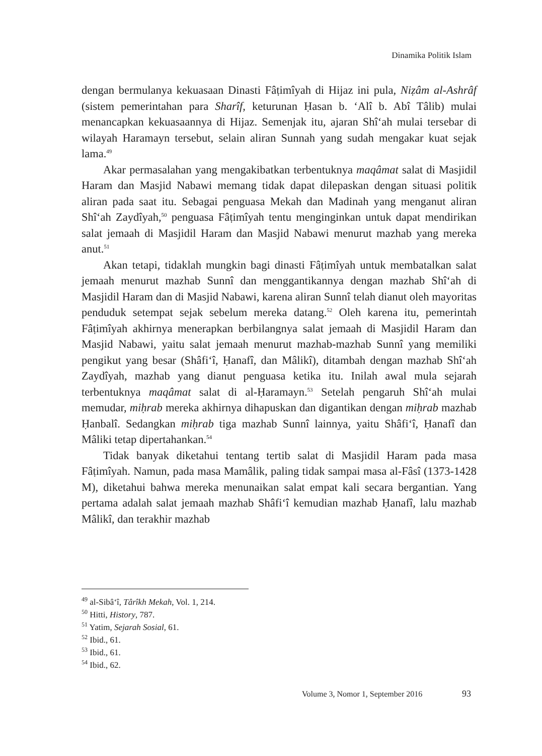Dinamika Politik Islam
dengan bermulanya kekuasaan Dinasti Fâṭimîyah di Hijaz ini pula, Niẓâm al-Ashrâf (sistem pemerintahan para Sharîf, keturunan Ḥasan b. ʻAlî b. Abî Tâlib) mulai menancapkan kekuasaannya di Hijaz. Semenjak itu, ajaran Shîʻah mulai tersebar di wilayah Haramayn tersebut, selain aliran Sunnah yang sudah mengakar kuat sejak lama.<sup>49</sup>
Akar permasalahan yang mengakibatkan terbentuknya maqâmat salat di Masjidil Haram dan Masjid Nabawi memang tidak dapat dilepaskan dengan situasi politik aliran pada saat itu. Sebagai penguasa Mekah dan Madinah yang menganut aliran Shîʻah Zaydîyah,<sup>50</sup> penguasa Fâṭimîyah tentu menginginkan untuk dapat mendirikan salat jemaah di Masjidil Haram dan Masjid Nabawi menurut mazhab yang mereka anut.<sup>51</sup>
Akan tetapi, tidaklah mungkin bagi dinasti Fâṭimîyah untuk membatalkan salat jemaah menurut mazhab Sunnî dan menggantikannya dengan mazhab Shîʻah di Masjidil Haram dan di Masjid Nabawi, karena aliran Sunnî telah dianut oleh mayoritas penduduk setempat sejak sebelum mereka datang.<sup>52</sup> Oleh karena itu, pemerintah Fâṭimîyah akhirnya menerapkan berbilangnya salat jemaah di Masjidil Haram dan Masjid Nabawi, yaitu salat jemaah menurut mazhab-mazhab Sunnî yang memiliki pengikut yang besar (Shâfiʻî, Ḥanafî, dan Mâlikî), ditambah dengan mazhab Shîʻah Zaydîyah, mazhab yang dianut penguasa ketika itu. Inilah awal mula sejarah terbentuknya maqâmat salat di al-Ḥaramayn.<sup>53</sup> Setelah pengaruh Shîʻah mulai memudar, miḥrab mereka akhirnya dihapuskan dan digantikan dengan miḥrab mazhab Ḥanbalî. Sedangkan miḥrab tiga mazhab Sunnî lainnya, yaitu Shâfiʻî, Ḥanafî dan Mâliki tetap dipertahankan.<sup>54</sup>
Tidak banyak diketahui tentang tertib salat di Masjidil Haram pada masa Fâṭimîyah. Namun, pada masa Mamâlik, paling tidak sampai masa al-Fâsî (1373-1428 M), diketahui bahwa mereka menunaikan salat empat kali secara bergantian. Yang pertama adalah salat jemaah mazhab Shâfiʻî kemudian mazhab Ḥanafî, lalu mazhab Mâlikî, dan terakhir mazhab
<sup>49</sup> al-Sibâʻî, Târîkh Mekah, Vol. 1, 214.
<sup>50</sup> Hitti, History, 787.
<sup>51</sup> Yatim, Sejarah Sosial, 61.
<sup>52</sup> Ibid., 61.
<sup>53</sup> Ibid., 61.
<sup>54</sup> Ibid., 62.
Volume 3, Nomor 1, September 2016
93